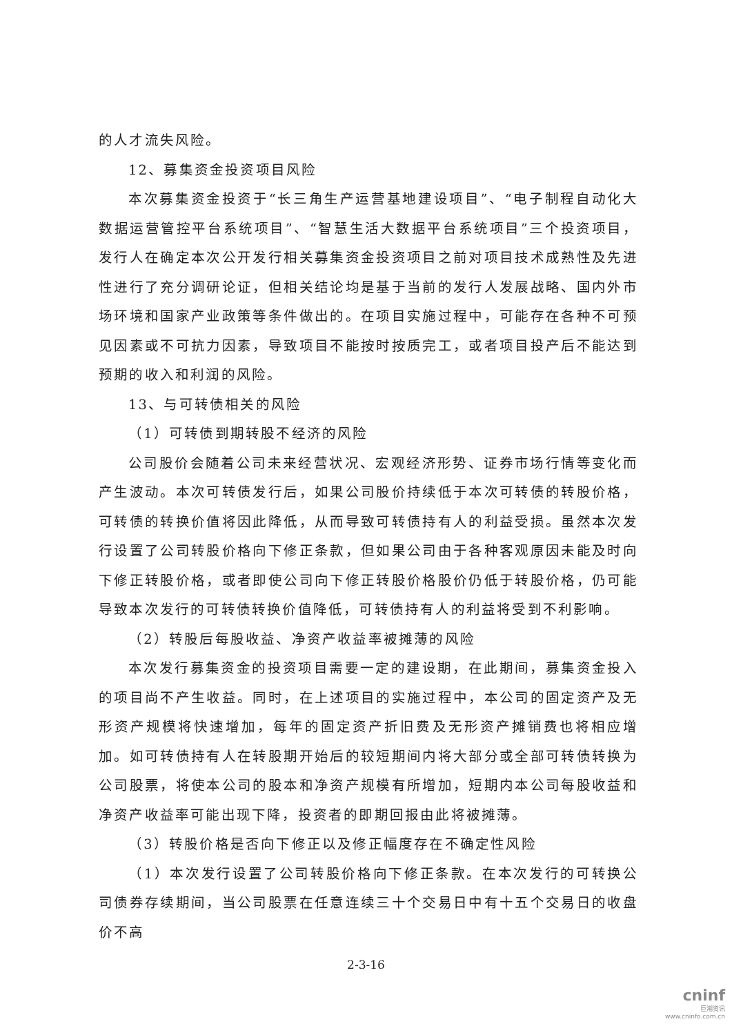的人才流失风险。
12、募集资金投资项目风险
本次募集资金投资于“长三角生产运营基地建设项目”、“电子制程自动化大数据运营管控平台系统项目”、“智慧生活大数据平台系统项目”三个投资项目，发行人在确定本次公开发行相关募集资金投资项目之前对项目技术成熟性及先进性进行了充分调研论证，但相关结论均是基于当前的发行人发展战略、国内外市场环境和国家产业政策等条件做出的。在项目实施过程中，可能存在各种不可预见因素或不可抗力因素，导致项目不能按时按质完工，或者项目投产后不能达到预期的收入和利润的风险。
13、与可转债相关的风险
（1）可转债到期转股不经济的风险
公司股价会随着公司未来经营状况、宏观经济形势、证券市场行情等变化而产生波动。本次可转债发行后，如果公司股价持续低于本次可转债的转股价格，可转债的转换价值将因此降低，从而导致可转债持有人的利益受损。虽然本次发行设置了公司转股价格向下修正条款，但如果公司由于各种客观原因未能及时向下修正转股价格，或者即使公司向下修正转股价格股价仍低于转股价格，仍可能导致本次发行的可转债转换价值降低，可转债持有人的利益将受到不利影响。
（2）转股后每股收益、净资产收益率被摊薄的风险
本次发行募集资金的投资项目需要一定的建设期，在此期间，募集资金投入的项目尚不产生收益。同时，在上述项目的实施过程中，本公司的固定资产及无形资产规模将快速增加，每年的固定资产折旧费及无形资产摊销费也将相应增加。如可转债持有人在转股期开始后的较短期间内将大部分或全部可转债转换为公司股票，将使本公司的股本和净资产规模有所增加，短期内本公司每股收益和净资产收益率可能出现下降，投资者的即期回报由此将被摊薄。
（3）转股价格是否向下修正以及修正幅度存在不确定性风险
（1）本次发行设置了公司转股价格向下修正条款。在本次发行的可转换公司债券存续期间，当公司股票在任意连续三十个交易日中有十五个交易日的收盘价不高
2-3-16
cninf
巨潮资讯
www.cninfo.com.cn